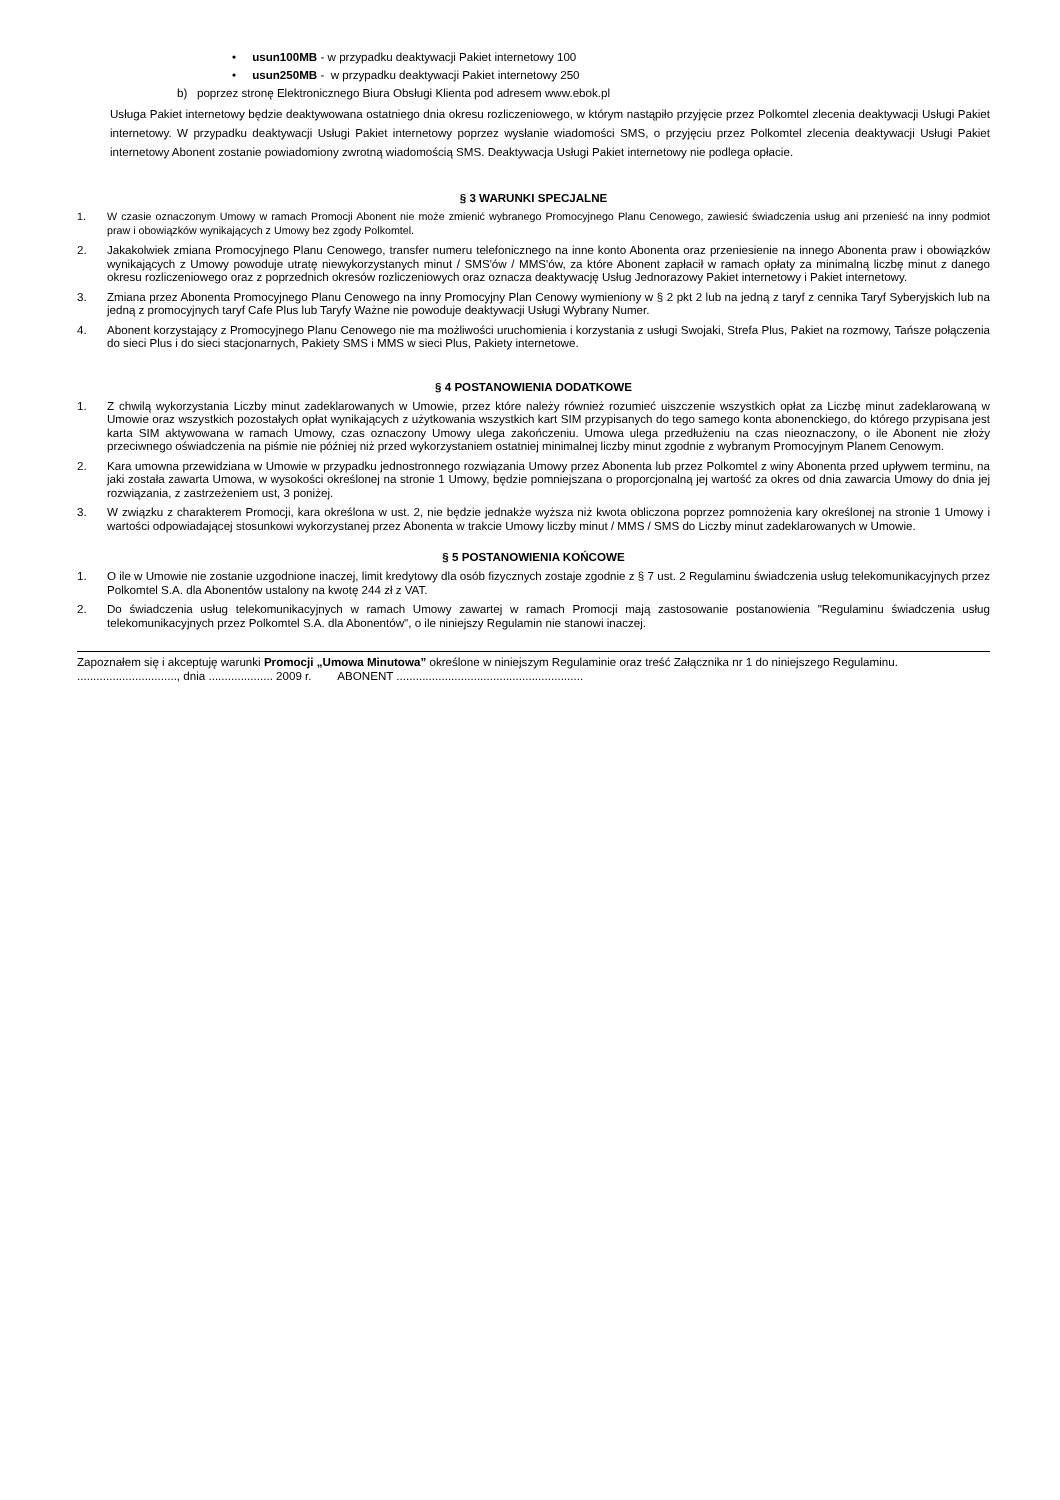• usun100MB - w przypadku deaktywacji Pakiet internetowy 100
• usun250MB - w przypadku deaktywacji Pakiet internetowy 250
b) poprzez stronę Elektronicznego Biura Obsługi Klienta pod adresem www.ebok.pl
Usługa Pakiet internetowy będzie deaktywowana ostatniego dnia okresu rozliczeniowego, w którym nastąpiło przyjęcie przez Polkomtel zlecenia deaktywacji Usługi Pakiet internetowy. W przypadku deaktywacji Usługi Pakiet internetowy poprzez wysłanie wiadomości SMS, o przyjęciu przez Polkomtel zlecenia deaktywacji Usługi Pakiet internetowy Abonent zostanie powiadomiony zwrotną wiadomością SMS. Deaktywacja Usługi Pakiet internetowy nie podlega opłacie.
§ 3 WARUNKI SPECJALNE
1. W czasie oznaczonym Umowy w ramach Promocji Abonent nie może zmienić wybranego Promocyjnego Planu Cenowego, zawiesić świadczenia usług ani przenieść na inny podmiot praw i obowiązków wynikających z Umowy bez zgody Polkomtel.
2. Jakakolwiek zmiana Promocyjnego Planu Cenowego, transfer numeru telefonicznego na inne konto Abonenta oraz przeniesienie na innego Abonenta praw i obowiązków wynikających z Umowy powoduje utratę niewykorzystanych minut / SMS'ów / MMS'ów, za które Abonent zapłacił w ramach opłaty za minimalną liczbę minut z danego okresu rozliczeniowego oraz z poprzednich okresów rozliczeniowych oraz oznacza deaktywację Usług Jednorazowy Pakiet internetowy i Pakiet internetowy.
3. Zmiana przez Abonenta Promocyjnego Planu Cenowego na inny Promocyjny Plan Cenowy wymieniony w § 2 pkt 2 lub na jedną z taryf z cennika Taryf Syberyjskich lub na jedną z promocyjnych taryf Cafe Plus lub Taryfy Ważne nie powoduje deaktywacji Usługi Wybrany Numer.
4. Abonent korzystający z Promocyjnego Planu Cenowego nie ma możliwości uruchomienia i korzystania z usługi Swojaki, Strefa Plus, Pakiet na rozmowy, Tańsze połączenia do sieci Plus i do sieci stacjonarnych, Pakiety SMS i MMS w sieci Plus, Pakiety internetowe.
§ 4 POSTANOWIENIA DODATKOWE
1. Z chwilą wykorzystania Liczby minut zadeklarowanych w Umowie, przez które należy również rozumieć uiszczenie wszystkich opłat za Liczbę minut zadeklarowaną w Umowie oraz wszystkich pozostałych opłat wynikających z użytkowania wszystkich kart SIM przypisanych do tego samego konta abonenckiego, do którego przypisana jest karta SIM aktywowana w ramach Umowy, czas oznaczony Umowy ulega zakończeniu. Umowa ulega przedłużeniu na czas nieoznaczony, o ile Abonent nie złoży przeciwnego oświadczenia na piśmie nie później niż przed wykorzystaniem ostatniej minimalnej liczby minut zgodnie z wybranym Promocyjnym Planem Cenowym.
2. Kara umowna przewidziana w Umowie w przypadku jednostronnego rozwiązania Umowy przez Abonenta lub przez Polkomtel z winy Abonenta przed upływem terminu, na jaki została zawarta Umowa, w wysokości określonej na stronie 1 Umowy, będzie pomniejszana o proporcjonalną jej wartość za okres od dnia zawarcia Umowy do dnia jej rozwiązania, z zastrzeżeniem ust, 3 poniżej.
3. W związku z charakterem Promocji, kara określona w ust. 2, nie będzie jednakże wyższa niż kwota obliczona poprzez pomnożenia kary określonej na stronie 1 Umowy i wartości odpowiadającej stosunkowi wykorzystanej przez Abonenta w trakcie Umowy liczby minut / MMS / SMS do Liczby minut zadeklarowanych w Umowie.
§ 5 POSTANOWIENIA KOŃCOWE
1. O ile w Umowie nie zostanie uzgodnione inaczej, limit kredytowy dla osób fizycznych zostaje zgodnie z § 7 ust. 2 Regulaminu świadczenia usług telekomunikacyjnych przez Polkomtel S.A. dla Abonentów ustalony na kwotę 244 zł z VAT.
2. Do świadczenia usług telekomunikacyjnych w ramach Umowy zawartej w ramach Promocji mają zastosowanie postanowienia "Regulaminu świadczenia usług telekomunikacyjnych przez Polkomtel S.A. dla Abonentów", o ile niniejszy Regulamin nie stanowi inaczej.
Zapoznałem się i akceptuję warunki Promocji „Umowa Minutowa” określone w niniejszym Regulaminie oraz treść Załącznika nr 1 do niniejszego Regulaminu.
..............................., dnia .................... 2009 r. ABONENT ..........................................................